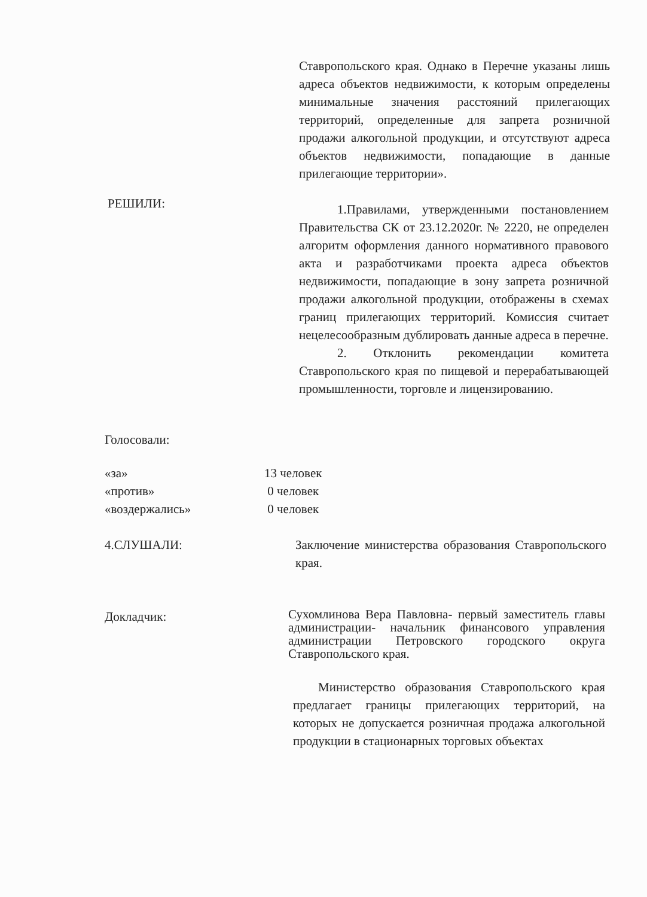Ставропольского края. Однако в Перечне указаны лишь адреса объектов недвижимости, к которым определены минимальные значения расстояний прилегающих территорий, определенные для запрета розничной продажи алкогольной продукции, и отсутствуют адреса объектов недвижимости, попадающие в данные прилегающие территории».
РЕШИЛИ:
1.Правилами, утвержденными постановлением Правительства СК от 23.12.2020г. № 2220, не определен алгоритм оформления данного нормативного правового акта и разработчиками проекта адреса объектов недвижимости, попадающие в зону запрета розничной продажи алкогольной продукции, отображены в схемах границ прилегающих территорий. Комиссия считает нецелесообразным дублировать данные адреса в перечне.
2. Отклонить рекомендации комитета Ставропольского края по пищевой и перерабатывающей промышленности, торговле и лицензированию.
Голосовали:
«за»
«против»
«воздержались»
13 человек
0 человек
0 человек
4.СЛУШАЛИ: Заключение министерства образования Ставропольского края.
Докладчик:
Сухомлинова Вера Павловна- первый заместитель главы администрации- начальник финансового управления администрации Петровского городского округа Ставропольского края.
Министерство образования Ставропольского края предлагает границы прилегающих территорий, на которых не допускается розничная продажа алкогольной продукции в стационарных торговых объектах